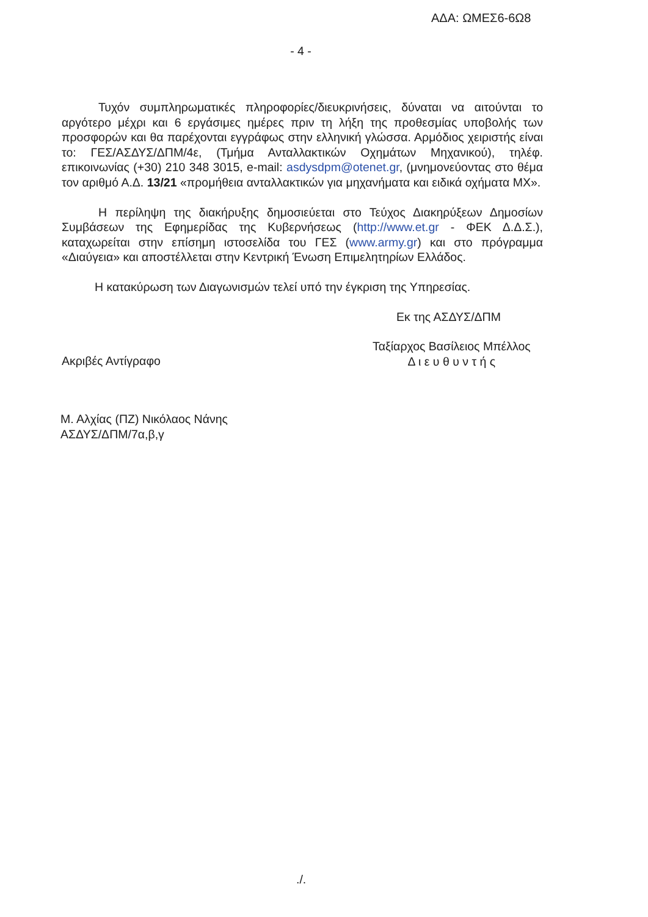ΑΔΑ: ΩΜΕΣ6-6Ω8
- 4 -
Τυχόν συμπληρωματικές πληροφορίες/διευκρινήσεις, δύναται να αιτούνται το αργότερο μέχρι και 6 εργάσιμες ημέρες πριν τη λήξη της προθεσμίας υποβολής των προσφορών και θα παρέχονται εγγράφως στην ελληνική γλώσσα. Αρμόδιος χειριστής είναι το: ΓΕΣ/ΑΣΔΥΣ/ΔΠΜ/4ε, (Τμήμα Ανταλλακτικών Οχημάτων Μηχανικού), τηλέφ. επικοινωνίας (+30) 210 348 3015, e-mail: asdysdpm@otenet.gr, (μνημονεύοντας στο θέμα τον αριθμό Α.Δ. 13/21 «προμήθεια ανταλλακτικών για μηχανήματα και ειδικά οχήματα ΜΧ».
Η περίληψη της διακήρυξης δημοσιεύεται στο Τεύχος Διακηρύξεων Δημοσίων Συμβάσεων της Εφημερίδας της Κυβερνήσεως (http://www.et.gr - ΦΕΚ Δ.Δ.Σ.), καταχωρείται στην επίσημη ιστοσελίδα του ΓΕΣ (www.army.gr) και στο πρόγραμμα «Διαύγεια» και αποστέλλεται στην Κεντρική Ένωση Επιμελητηρίων Ελλάδος.
Η κατακύρωση των Διαγωνισμών τελεί υπό την έγκριση της Υπηρεσίας.
Εκ της ΑΣΔΥΣ/ΔΠΜ
Ακριβές Αντίγραφο
Ταξίαρχος Βασίλειος Μπέλλος
Δ ι ε υ θ υ ν τ ή ς
Μ. Αλχίας (ΠΖ) Νικόλαος Νάνης
ΑΣΔΥΣ/ΔΠΜ/7α,β,γ
./.